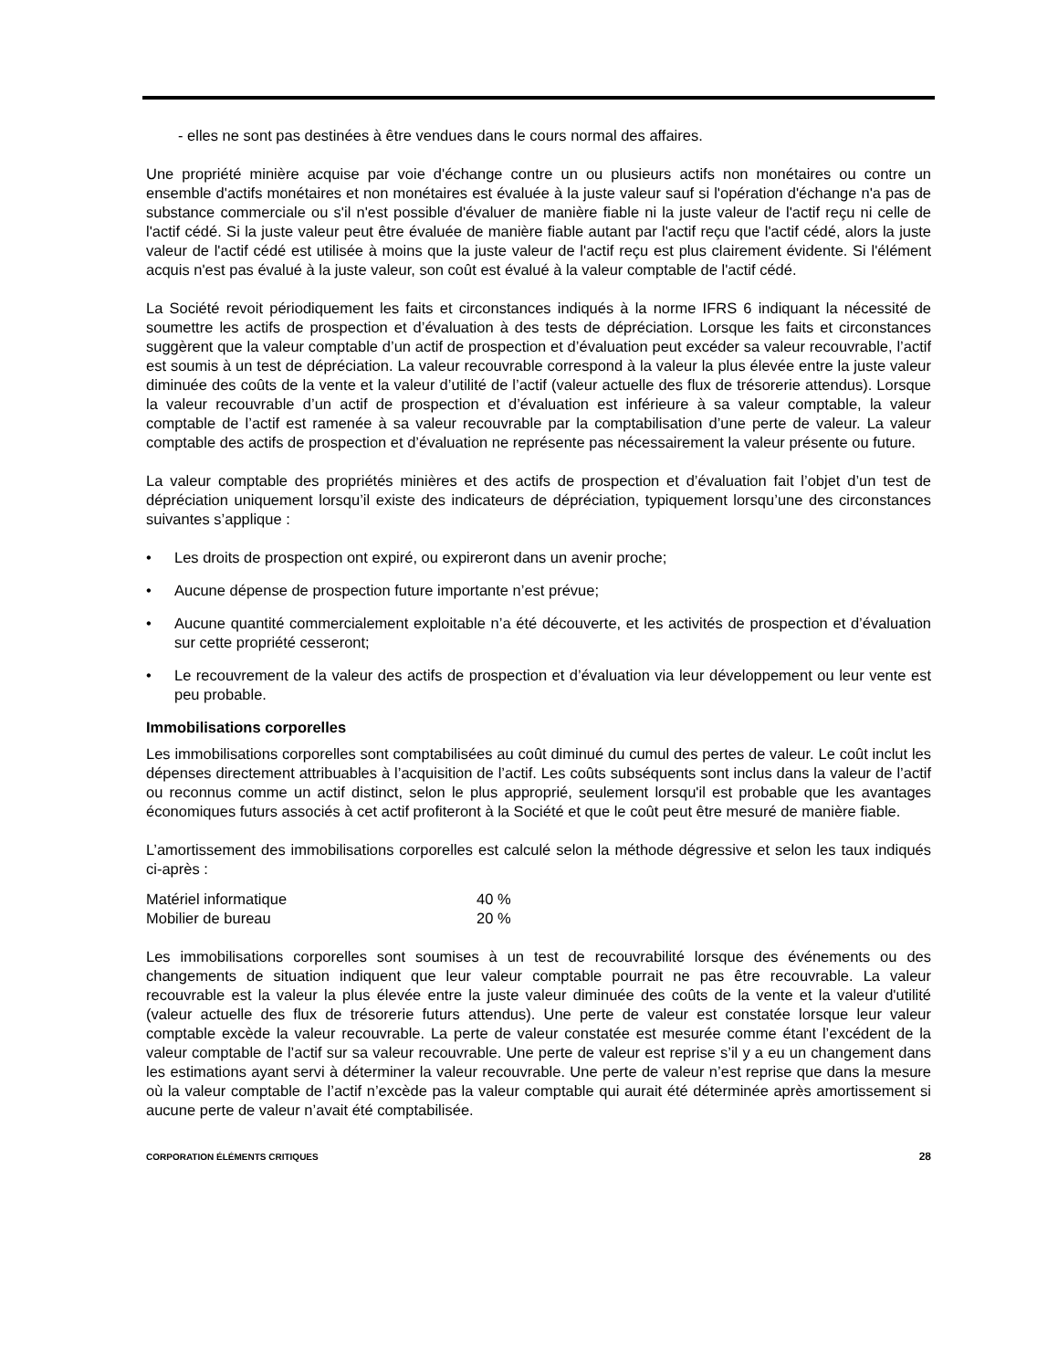- elles ne sont pas destinées à être vendues dans le cours normal des affaires.
Une propriété minière acquise par voie d'échange contre un ou plusieurs actifs non monétaires ou contre un ensemble d'actifs monétaires et non monétaires est évaluée à la juste valeur sauf si l'opération d'échange n'a pas de substance commerciale ou s'il n'est possible d'évaluer de manière fiable ni la juste valeur de l'actif reçu ni celle de l'actif cédé. Si la juste valeur peut être évaluée de manière fiable autant par l'actif reçu que l'actif cédé, alors la juste valeur de l'actif cédé est utilisée à moins que la juste valeur de l'actif reçu est plus clairement évidente. Si l'élément acquis n'est pas évalué à la juste valeur, son coût est évalué à la valeur comptable de l'actif cédé.
La Société revoit périodiquement les faits et circonstances indiqués à la norme IFRS 6 indiquant la nécessité de soumettre les actifs de prospection et d’évaluation à des tests de dépréciation. Lorsque les faits et circonstances suggèrent que la valeur comptable d’un actif de prospection et d’évaluation peut excéder sa valeur recouvrable, l’actif est soumis à un test de dépréciation. La valeur recouvrable correspond à la valeur la plus élevée entre la juste valeur diminuée des coûts de la vente et la valeur d’utilité de l’actif (valeur actuelle des flux de trésorerie attendus). Lorsque la valeur recouvrable d’un actif de prospection et d’évaluation est inférieure à sa valeur comptable, la valeur comptable de l’actif est ramenée à sa valeur recouvrable par la comptabilisation d’une perte de valeur. La valeur comptable des actifs de prospection et d’évaluation ne représente pas nécessairement la valeur présente ou future.
La valeur comptable des propriétés minières et des actifs de prospection et d’évaluation fait l’objet d’un test de dépréciation uniquement lorsqu’il existe des indicateurs de dépréciation, typiquement lorsqu’une des circonstances suivantes s’applique :
• Les droits de prospection ont expiré, ou expireront dans un avenir proche;
• Aucune dépense de prospection future importante n’est prévue;
• Aucune quantité commercialement exploitable n’a été découverte, et les activités de prospection et d’évaluation sur cette propriété cesseront;
• Le recouvrement de la valeur des actifs de prospection et d’évaluation via leur développement ou leur vente est peu probable.
Immobilisations corporelles
Les immobilisations corporelles sont comptabilisées au coût diminué du cumul des pertes de valeur. Le coût inclut les dépenses directement attribuables à l’acquisition de l’actif. Les coûts subséquents sont inclus dans la valeur de l’actif ou reconnus comme un actif distinct, selon le plus approprié, seulement lorsqu'il est probable que les avantages économiques futurs associés à cet actif profiteront à la Société et que le coût peut être mesuré de manière fiable.
L’amortissement des immobilisations corporelles est calculé selon la méthode dégressive et selon les taux indiqués ci-après :
| Matériel informatique | 40 % |
| Mobilier de bureau | 20 % |
Les immobilisations corporelles sont soumises à un test de recouvrabilité lorsque des événements ou des changements de situation indiquent que leur valeur comptable pourrait ne pas être recouvrable. La valeur recouvrable est la valeur la plus élevée entre la juste valeur diminuée des coûts de la vente et la valeur d'utilité (valeur actuelle des flux de trésorerie futurs attendus). Une perte de valeur est constatée lorsque leur valeur comptable excède la valeur recouvrable. La perte de valeur constatée est mesurée comme étant l’excédent de la valeur comptable de l’actif sur sa valeur recouvrable. Une perte de valeur est reprise s’il y a eu un changement dans les estimations ayant servi à déterminer la valeur recouvrable. Une perte de valeur n’est reprise que dans la mesure où la valeur comptable de l’actif n’excède pas la valeur comptable qui aurait été déterminée après amortissement si aucune perte de valeur n’avait été comptabilisée.
CORPORATION ÉLÉMENTS CRITIQUES 28